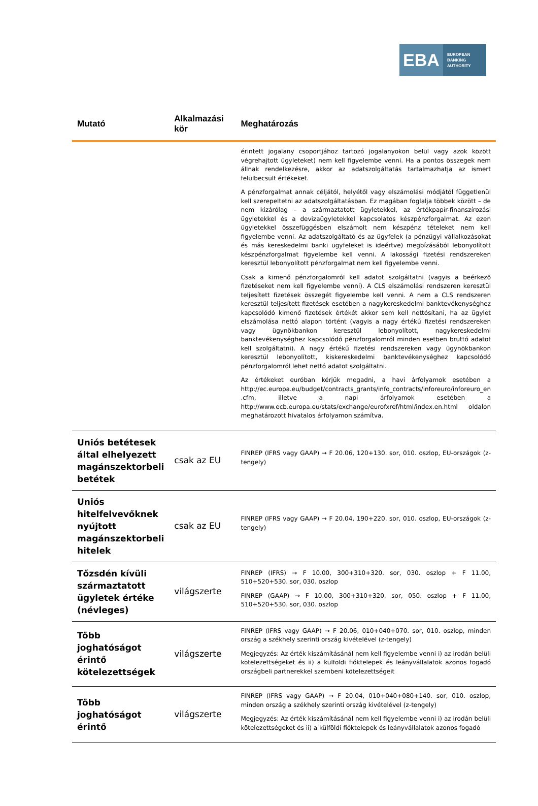EBA
EUROPEAN
BANKING
AUTHORITY
| Mutató | Alkalmazási kör | Meghatározás |
| --- | --- | --- |
| | | érintett jogalany csoportjához tartozó jogalanyokon belül vagy azok között végrehajtott ügyleteket) nem kell figyelembe venni. Ha a pontos összegek nem állnak rendelkezésre, akkor az adatszolgáltatás tartalmazhatja az ismert felülbecsült értékeket. A pénzforgalmat annak céljától, helyétől vagy elszámolási módjától függetlenül kell szerepeltetni az adatszolgáltatásban. Ez magában foglalja többek között – de nem kizárólag – a származtatott ügyletekkel, az értékpapír-finanszírozási ügyletekkel és a devizaügyletekkel kapcsolatos készpénzforgalmat. Az ezen ügyletekkel összefüggésben elszámolt nem készpénz tételeket nem kell figyelembe venni. Az adatszolgáltató és az ügyfelek (a pénzügyi vállalkozásokat és más kereskedelmi banki ügyfeleket is ideértve) megbízásából lebonyolított készpénzforgalmat figyelembe kell venni. A lakossági fizetési rendszereken keresztül lebonyolított pénzforgalmat nem kell figyelembe venni. Csak a kimenő pénzforgalomról kell adatot szolgáltatni (vagyis a beérkező fizetéseket nem kell figyelembe venni). A CLS elszámolási rendszeren keresztül teljesített fizetések összegét figyelembe kell venni. A nem a CLS rendszeren keresztül teljesített fizetések esetében a nagykereskedelmi banktevékenységhez kapcsolódó kimenő fizetések értékét akkor sem kell nettósítani, ha az ügylet elszámolása nettó alapon történt (vagyis a nagy értékű fizetési rendszereken vagy ügynökbankon keresztül lebonyolított, nagykereskedelmi banktevékenységhez kapcsolódó pénzforgalomról minden esetben bruttó adatot kell szolgáltatni). A nagy értékű fizetési rendszereken vagy ügynökbankon keresztül lebonyolított, kiskereskedelmi banktevékenységhez kapcsolódó pénzforgalomról lehet nettó adatot szolgáltatni. Az értékeket euróban kérjük megadni, a havi árfolyamok esetében a http://ec.europa.eu/budget/contracts_grants/info_contracts/inforeuro/inforeuro_en .cfm, illetve a napi árfolyamok esetében a http://www.ecb.europa.eu/stats/exchange/eurofxref/html/index.en.html oldalon meghatározott hivatalos árfolyamon számítva. |
| Uniós betétesek által elhelyezett magánszektorbeli betétek | csak az EU | FINREP (IFRS vagy GAAP) → F 20.06, 120+130. sor, 010. oszlop, EU-országok (z-tengely) |
| Uniós hitelfelvevőknek nyújtott magánszektorbeli hitelek | csak az EU | FINREP (IFRS vagy GAAP) → F 20.04, 190+220. sor, 010. oszlop, EU-országok (z-tengely) |
| Tőzsdén kívüli származtatott ügyletek értéke (névleges) | világszerte | FINREP (IFRS) → F 10.00, 300+310+320. sor, 030. oszlop + F 11.00, 510+520+530. sor, 030. oszlop FINREP (GAAP) → F 10.00, 300+310+320. sor, 050. oszlop + F 11.00, 510+520+530. sor, 030. oszlop |
| Több joghatóságot érintő kötelezettségek | világszerte | FINREP (IFRS vagy GAAP) → F 20.06, 010+040+070. sor, 010. oszlop, minden ország a székhely szerinti ország kivételével (z-tengely) Megjegyzés: Az érték kiszámításánál nem kell figyelembe venni i) az irodán belüli kötelezettségeket és ii) a külföldi fióktelepek és leányvállalatok azonos fogadó országbeli partnerekkel szembeni kötelezettségeit |
| Több joghatóságot érintő | világszerte | FINREP (IFRS vagy GAAP) → F 20.04, 010+040+080+140. sor, 010. oszlop, minden ország a székhely szerinti ország kivételével (z-tengely) Megjegyzés: Az érték kiszámításánál nem kell figyelembe venni i) az irodán belüli kötelezettségeket és ii) a külföldi fióktelepek és leányvállalatok azonos fogadó |